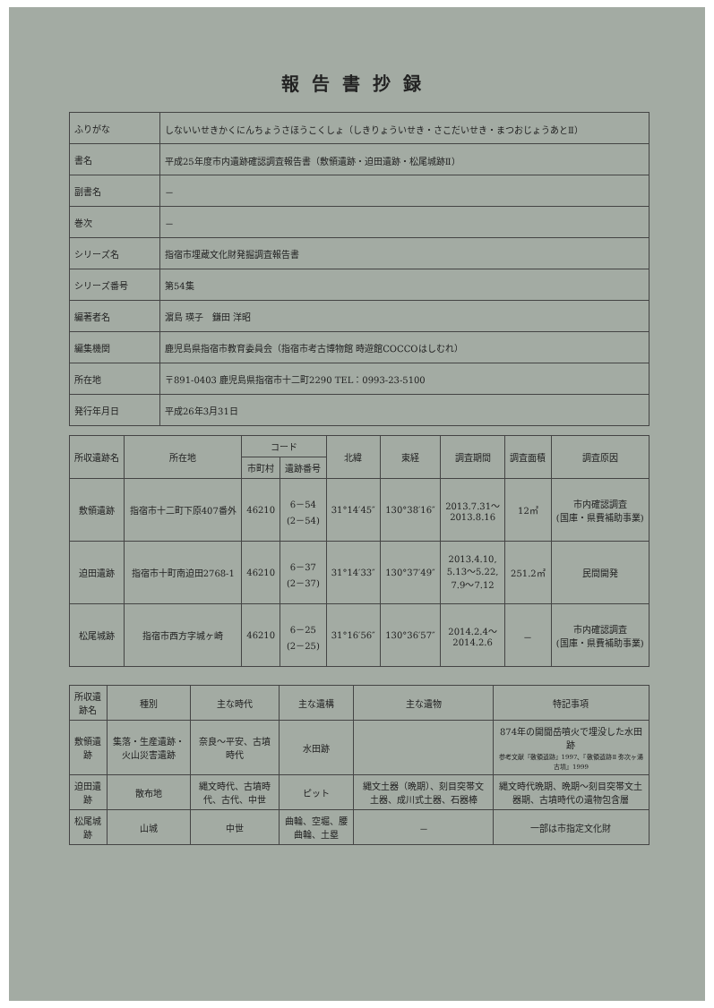報告書抄録
| ふりがな | しないいせきかくにんちょうさほうこくしょ（しきりょういせき・さこだいせき・まつおじょうあとⅡ） |
| 書名 | 平成25年度市内遺跡確認調査報告書（敷領遺跡・迫田遺跡・松尾城跡Ⅱ） |
| 副書名 | － |
| 巻次 | － |
| シリーズ名 | 指宿市埋蔵文化財発掘調査報告書 |
| シリーズ番号 | 第54集 |
| 編著者名 | 濵島 瑛子 鎌田 洋昭 |
| 編集機関 | 鹿児島県指宿市教育委員会（指宿市考古博物館 時遊館COCCOはしむれ） |
| 所在地 | 〒891-0403 鹿児島県指宿市十二町2290 TEL：0993-23-5100 |
| 発行年月日 | 平成26年3月31日 |
| 所収遺跡名 | 所在地 | コード | | 北緯 | 東経 | 調査期間 | 調査面積 | 調査原因 |
| --- | --- | --- | --- | --- | --- | --- | --- | --- |
| | | 市町村 | 遺跡番号 | | | | | |
| 敷領遺跡 | 指宿市十二町下原407番外 | 46210 | 6－54 (2－54) | 31°14′45″ | 130°38′16″ | 2013.7.31～ 2013.8.16 | 12㎡ | 市内確認調査 (国庫・県費補助事業) |
| 迫田遺跡 | 指宿市十町南迫田2768-1 | 46210 | 6－37 (2－37) | 31°14′33″ | 130°37′49″ | 2013.4.10, 5.13～5.22, 7.9～7.12 | 251.2㎡ | 民間開発 |
| 松尾城跡 | 指宿市西方字城ヶ崎 | 46210 | 6－25 (2－25) | 31°16′56″ | 130°36′57″ | 2014.2.4～ 2014.2.6 | － | 市内確認調査 (国庫・県費補助事業) |
| 所収遺跡名 | 種別 | 主な時代 | 主な遺構 | 主な遺物 | 特記事項 |
| --- | --- | --- | --- | --- | --- |
| 敷領遺跡 | 集落・生産遺跡・火山災害遺跡 | 奈良～平安、古墳時代 | 水田跡 | | 874年の開聞岳噴火で埋没した水田跡 参考文献『敷領遺跡』1997、『敷領遺跡Ⅱ 弥次ヶ湯古墳』1999 |
| 迫田遺跡 | 散布地 | 縄文時代、古墳時代、古代、中世 | ピット | 縄文土器（晩期）、刻目突帯文土器、成川式土器、石器棒 | 縄文時代晩期、晩期～刻目突帯文土器期、古墳時代の遺物包含層 |
| 松尾城跡 | 山城 | 中世 | 曲輪、空堀、腰曲輪、土塁 | － | 一部は市指定文化財 |